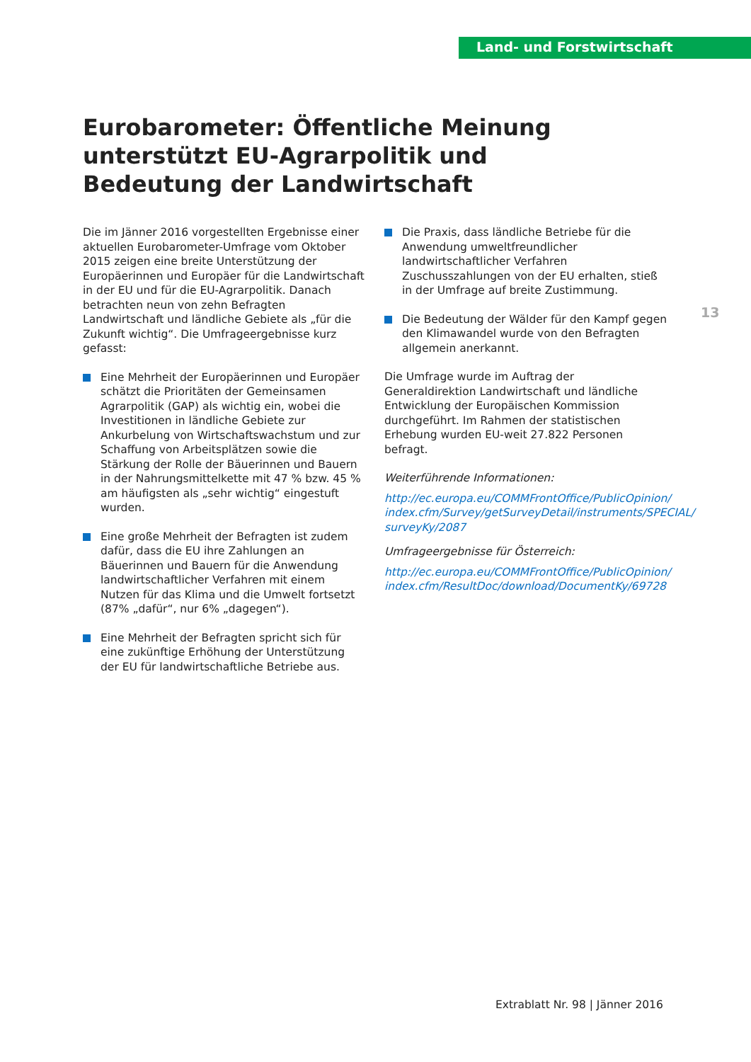Land- und Forstwirtschaft
Eurobarometer: Öffentliche Meinung unterstützt EU-Agrarpolitik und Bedeutung der Landwirtschaft
Die im Jänner 2016 vorgestellten Ergebnisse einer aktuellen Eurobarometer-Umfrage vom Oktober 2015 zeigen eine breite Unterstützung der Europäerinnen und Europäer für die Landwirtschaft in der EU und für die EU-Agrarpolitik. Danach betrachten neun von zehn Befragten Landwirtschaft und ländliche Gebiete als „für die Zukunft wichtig“. Die Umfrageergebnisse kurz gefasst:
Eine Mehrheit der Europäerinnen und Europäer schätzt die Prioritäten der Gemeinsamen Agrarpolitik (GAP) als wichtig ein, wobei die Investitionen in ländliche Gebiete zur Ankurbelung von Wirtschaftswachstum und zur Schaffung von Arbeitsplätzen sowie die Stärkung der Rolle der Bäuerinnen und Bauern in der Nahrungsmittelkette mit 47 % bzw. 45 % am häufigsten als „sehr wichtig“ eingestuft wurden.
Eine große Mehrheit der Befragten ist zudem dafür, dass die EU ihre Zahlungen an Bäuerinnen und Bauern für die Anwendung landwirtschaftlicher Verfahren mit einem Nutzen für das Klima und die Umwelt fortsetzt (87% „dafür“, nur 6% „dagegen“).
Eine Mehrheit der Befragten spricht sich für eine zukünftige Erhöhung der Unterstützung der EU für landwirtschaftliche Betriebe aus.
Die Praxis, dass ländliche Betriebe für die Anwendung umweltfreundlicher landwirtschaftlicher Verfahren Zuschusszahlungen von der EU erhalten, stieß in der Umfrage auf breite Zustimmung.
Die Bedeutung der Wälder für den Kampf gegen den Klimawandel wurde von den Befragten allgemein anerkannt.
Die Umfrage wurde im Auftrag der Generaldirektion Landwirtschaft und ländliche Entwicklung der Europäischen Kommission durchgeführt. Im Rahmen der statistischen Erhebung wurden EU-weit 27.822 Personen befragt.
Weiterführende Informationen:
http://ec.europa.eu/COMMFrontOffice/PublicOpinion/ index.cfm/Survey/getSurveyDetail/instruments/SPECIAL/ surveyKy/2087
Umfrageergebnisse für Österreich:
http://ec.europa.eu/COMMFrontOffice/PublicOpinion/ index.cfm/ResultDoc/download/DocumentKy/69728
13
Extrablatt Nr. 98 | Jänner 2016